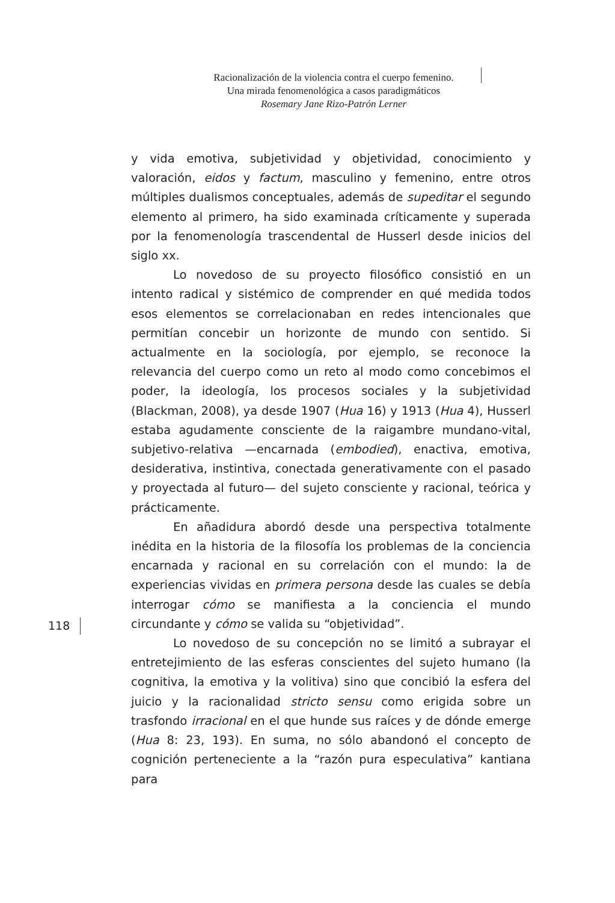Racionalización de la violencia contra el cuerpo femenino.
Una mirada fenomenológica a casos paradigmáticos
Rosemary Jane Rizo-Patrón Lerner
y vida emotiva, subjetividad y objetividad, conocimiento y valoración, eidos y factum, masculino y femenino, entre otros múltiples dualismos conceptuales, además de supeditar el segundo elemento al primero, ha sido examinada críticamente y superada por la fenomenología trascendental de Husserl desde inicios del siglo xx.
Lo novedoso de su proyecto filosófico consistió en un intento radical y sistémico de comprender en qué medida todos esos elementos se correlacionaban en redes intencionales que permitían concebir un horizonte de mundo con sentido. Si actualmente en la sociología, por ejemplo, se reconoce la relevancia del cuerpo como un reto al modo como concebimos el poder, la ideología, los procesos sociales y la subjetividad (Blackman, 2008), ya desde 1907 (Hua 16) y 1913 (Hua 4), Husserl estaba agudamente consciente de la raigambre mundano-vital, subjetivo-relativa —encarnada (embodied), enactiva, emotiva, desiderativa, instintiva, conectada generativamente con el pasado y proyectada al futuro— del sujeto consciente y racional, teórica y prácticamente.
En añadidura abordó desde una perspectiva totalmente inédita en la historia de la filosofía los problemas de la conciencia encarnada y racional en su correlación con el mundo: la de experiencias vividas en primera persona desde las cuales se debía interrogar cómo se manifiesta a la conciencia el mundo circundante y cómo se valida su “objetividad”.
Lo novedoso de su concepción no se limitó a subrayar el entretejimiento de las esferas conscientes del sujeto humano (la cognitiva, la emotiva y la volitiva) sino que concibió la esfera del juicio y la racionalidad stricto sensu como erigida sobre un trasfondo irracional en el que hunde sus raíces y de dónde emerge (Hua 8: 23, 193). En suma, no sólo abandonó el concepto de cognición perteneciente a la “razón pura especulativa” kantiana para
118